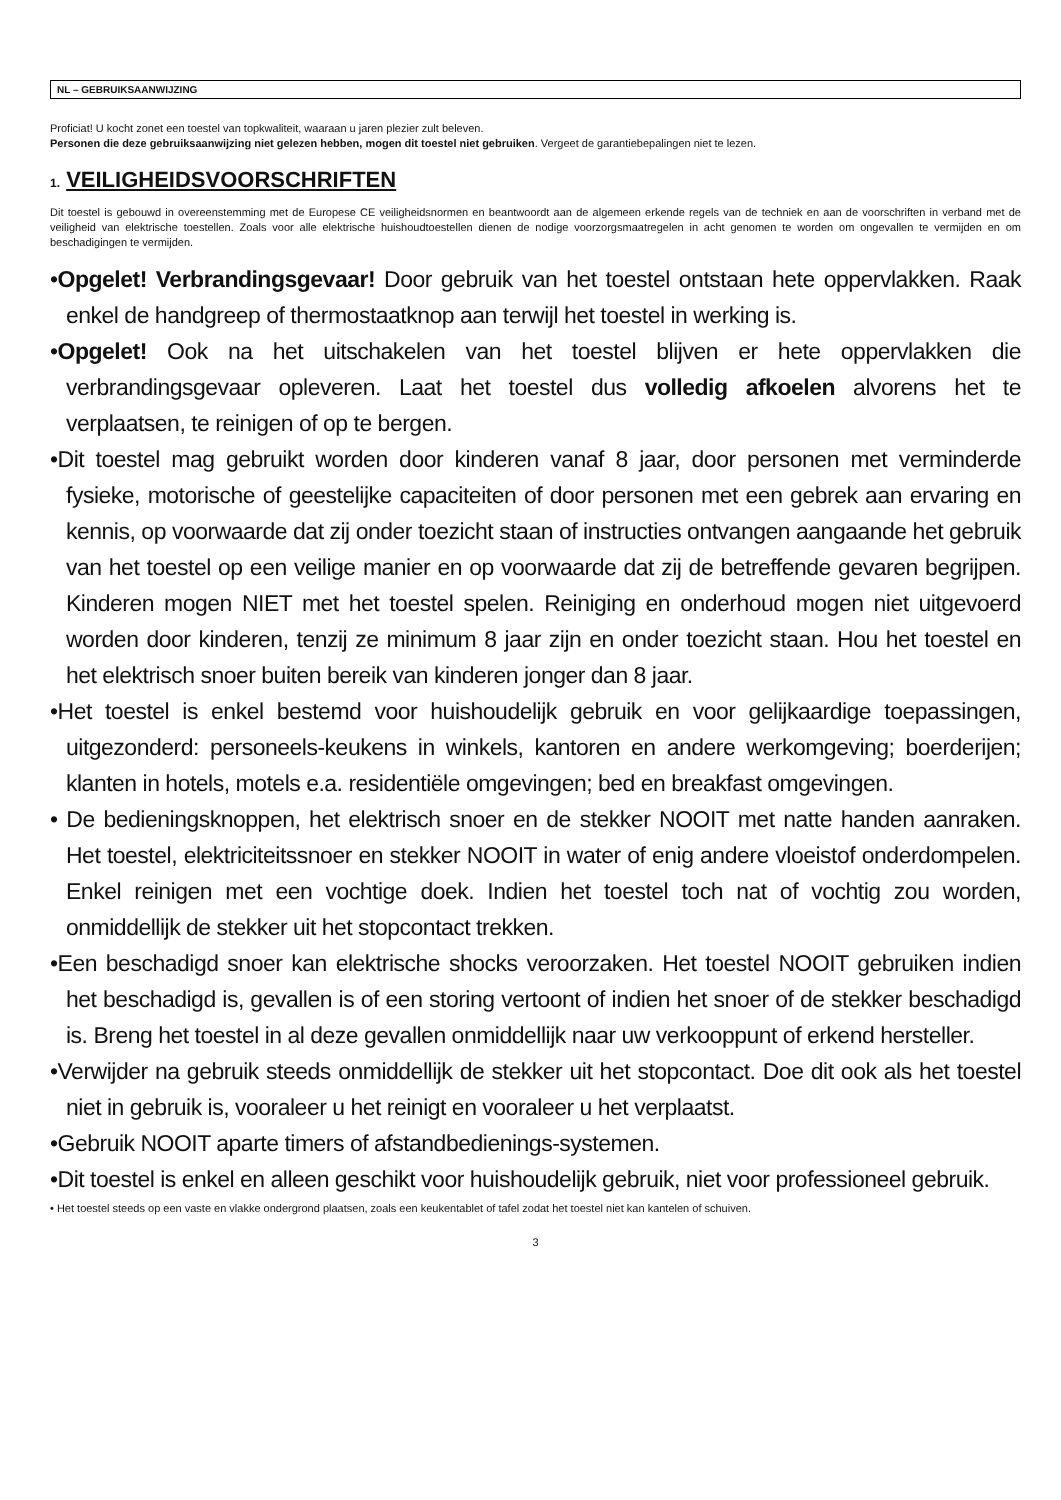NL – GEBRUIKSAANWIJZING
Proficiat! U kocht zonet een toestel van topkwaliteit, waaraan u jaren plezier zult beleven.
Personen die deze gebruiksaanwijzing niet gelezen hebben, mogen dit toestel niet gebruiken. Vergeet de garantiebepalingen niet te lezen.
1. VEILIGHEIDSVOORSCHRIFTEN
Dit toestel is gebouwd in overeenstemming met de Europese CE veiligheidsnormen en beantwoordt aan de algemeen erkende regels van de techniek en aan de voorschriften in verband met de veiligheid van elektrische toestellen. Zoals voor alle elektrische huishoudtoestellen dienen de nodige voorzorgsmaatregelen in acht genomen te worden om ongevallen te vermijden en om beschadigingen te vermijden.
•Opgelet! Verbrandingsgevaar! Door gebruik van het toestel ontstaan hete oppervlakken. Raak enkel de handgreep of thermostaatknop aan terwijl het toestel in werking is.
•Opgelet! Ook na het uitschakelen van het toestel blijven er hete oppervlakken die verbrandingsgevaar opleveren. Laat het toestel dus volledig afkoelen alvorens het te verplaatsen, te reinigen of op te bergen.
•Dit toestel mag gebruikt worden door kinderen vanaf 8 jaar, door personen met verminderde fysieke, motorische of geestelijke capaciteiten of door personen met een gebrek aan ervaring en kennis, op voorwaarde dat zij onder toezicht staan of instructies ontvangen aangaande het gebruik van het toestel op een veilige manier en op voorwaarde dat zij de betreffende gevaren begrijpen. Kinderen mogen NIET met het toestel spelen. Reiniging en onderhoud mogen niet uitgevoerd worden door kinderen, tenzij ze minimum 8 jaar zijn en onder toezicht staan. Hou het toestel en het elektrisch snoer buiten bereik van kinderen jonger dan 8 jaar.
•Het toestel is enkel bestemd voor huishoudelijk gebruik en voor gelijkaardige toepassingen, uitgezonderd: personeels-keukens in winkels, kantoren en andere werkomgeving; boerderijen; klanten in hotels, motels e.a. residentiële omgevingen; bed en breakfast omgevingen.
• De bedieningsknoppen, het elektrisch snoer en de stekker NOOIT met natte handen aanraken. Het toestel, elektriciteitssnoer en stekker NOOIT in water of enig andere vloeistof onderdompelen. Enkel reinigen met een vochtige doek. Indien het toestel toch nat of vochtig zou worden, onmiddellijk de stekker uit het stopcontact trekken.
•Een beschadigd snoer kan elektrische shocks veroorzaken. Het toestel NOOIT gebruiken indien het beschadigd is, gevallen is of een storing vertoont of indien het snoer of de stekker beschadigd is. Breng het toestel in al deze gevallen onmiddellijk naar uw verkooppunt of erkend hersteller.
•Verwijder na gebruik steeds onmiddellijk de stekker uit het stopcontact. Doe dit ook als het toestel niet in gebruik is, vooraleer u het reinigt en vooraleer u het verplaatst.
•Gebruik NOOIT aparte timers of afstandbedienings-systemen.
•Dit toestel is enkel en alleen geschikt voor huishoudelijk gebruik, niet voor professioneel gebruik.
• Het toestel steeds op een vaste en vlakke ondergrond plaatsen, zoals een keukentablet of tafel zodat het toestel niet kan kantelen of schuiven.
3